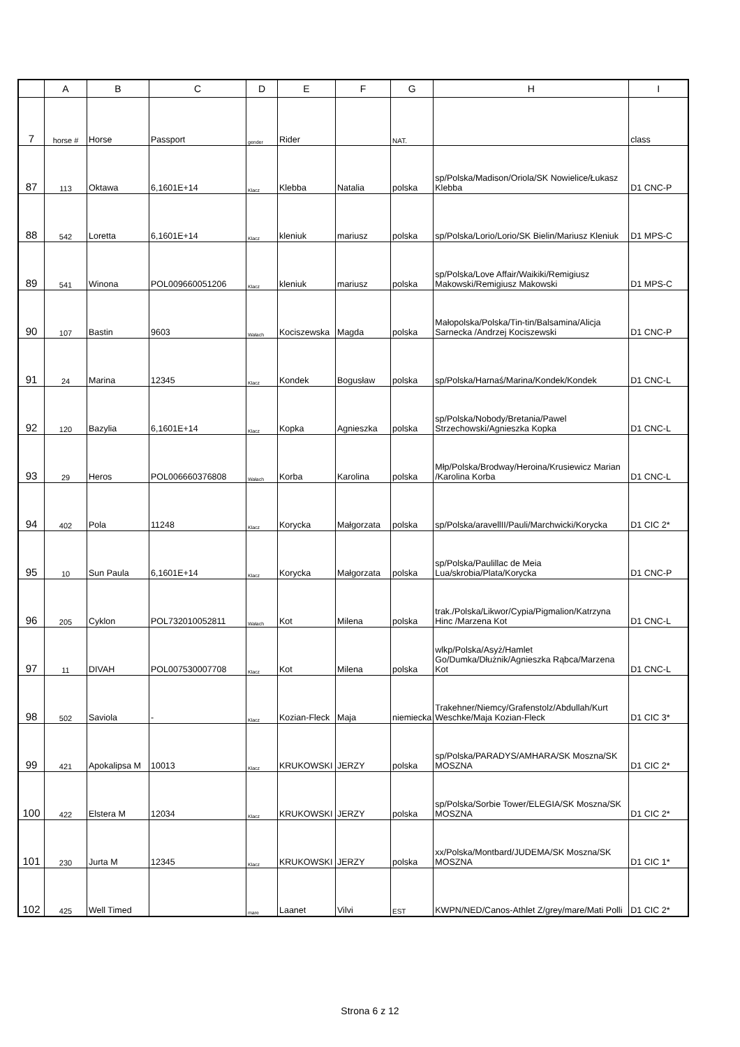| | A | B | C | D | E | F | G | H | I |
| --- | --- | --- | --- | --- | --- | --- | --- | --- | --- |
| 7 | horse # | Horse | Passport | gender | Rider | | NAT. | | class |
| 87 | 113 | Oktawa | 6,1601E+14 | Klacz | Klebba | Natalia | polska | sp/Polska/Madison/Oriola/SK Nowielice/Łukasz Klebba | D1 CNC-P |
| 88 | 542 | Loretta | 6,1601E+14 | Klacz | kleniuk | mariusz | polska | sp/Polska/Lorio/Lorio/SK Bielin/Mariusz Kleniuk | D1 MPS-C |
| 89 | 541 | Winona | POL009660051206 | Klacz | kleniuk | mariusz | polska | sp/Polska/Love Affair/Waikiki/Remigiusz Makowski/Remigiusz Makowski | D1 MPS-C |
| 90 | 107 | Bastin | 9603 | Wałach | Kociszewska | Magda | polska | Małopolska/Polska/Tin-tin/Balsamina/Alicja Sarnecka /Andrzej Kociszewski | D1 CNC-P |
| 91 | 24 | Marina | 12345 | Klacz | Kondek | Bogusław | polska | sp/Polska/Harnaś/Marina/Kondek/Kondek | D1 CNC-L |
| 92 | 120 | Bazylia | 6,1601E+14 | Klacz | Kopka | Agnieszka | polska | sp/Polska/Nobody/Bretania/Pawel Strzechowski/Agnieszka Kopka | D1 CNC-L |
| 93 | 29 | Heros | POL006660376808 | Wałach | Korba | Karolina | polska | Młp/Polska/Brodway/Heroina/Krusiewicz Marian /Karolina Korba | D1 CNC-L |
| 94 | 402 | Pola | 11248 | Klacz | Korycka | Małgorzata | polska | sp/Polska/aravellII/Pauli/Marchwicki/Korycka | D1 CIC 2* |
| 95 | 10 | Sun Paula | 6,1601E+14 | Klacz | Korycka | Małgorzata | polska | sp/Polska/Paulillac de Meia Lua/skrobia/Plata/Korycka | D1 CNC-P |
| 96 | 205 | Cyklon | POL732010052811 | Wałach | Kot | Milena | polska | trak./Polska/Likwor/Cypia/Pigmalion/Katrzyna Hinc /Marzena Kot | D1 CNC-L |
| 97 | 11 | DIVAH | POL007530007708 | Klacz | Kot | Milena | polska | wlkp/Polska/Asyż/Hamlet Go/Dumka/Dłużnik/Agnieszka Rąbca/Marzena Kot | D1 CNC-L |
| 98 | 502 | Saviola | - | Klacz | Kozian-Fleck | Maja | niemiecka | Trakehner/Niemcy/Grafenstolz/Abdullah/Kurt Weschke/Maja Kozian-Fleck | D1 CIC 3* |
| 99 | 421 | Apokalipsa M | 10013 | Klacz | KRUKOWSKI | JERZY | polska | sp/Polska/PARADYS/AMHARA/SK Moszna/SK MOSZNA | D1 CIC 2* |
| 100 | 422 | Elstera M | 12034 | Klacz | KRUKOWSKI | JERZY | polska | sp/Polska/Sorbie Tower/ELEGIA/SK Moszna/SK MOSZNA | D1 CIC 2* |
| 101 | 230 | Jurta M | 12345 | Klacz | KRUKOWSKI | JERZY | polska | xx/Polska/Montbard/JUDEMA/SK Moszna/SK MOSZNA | D1 CIC 1* |
| 102 | 425 | Well Timed | | mare | Laanet | Vilvi | EST | KWPN/NED/Canos-Athlet Z/grey/mare/Mati Polli | D1 CIC 2* |
Strona 6 z 12